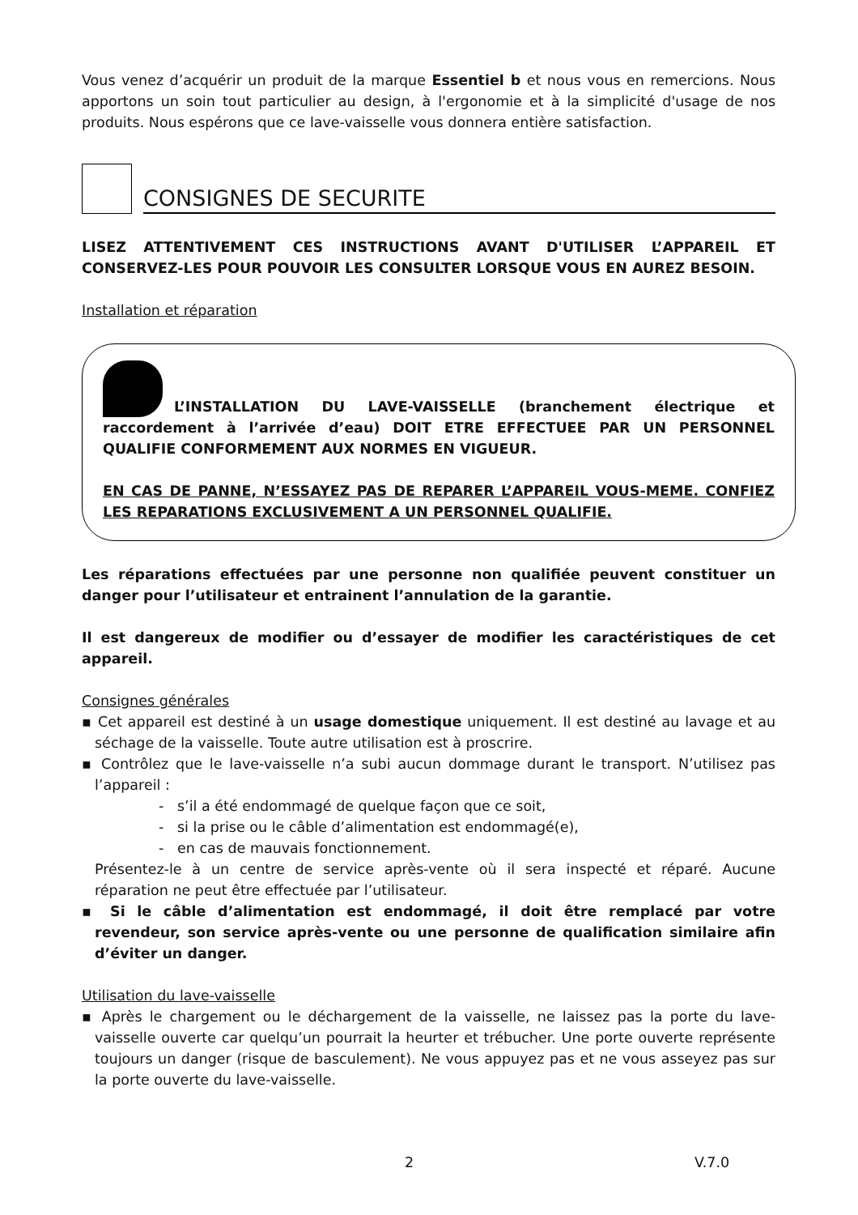Vous venez d’acquérir un produit de la marque Essentiel b et nous vous en remercions. Nous apportons un soin tout particulier au design, à l'ergonomie et à la simplicité d'usage de nos produits. Nous espérons que ce lave-vaisselle vous donnera entière satisfaction.
CONSIGNES DE SECURITE
LISEZ ATTENTIVEMENT CES INSTRUCTIONS AVANT D'UTILISER L’APPAREIL ET CONSERVEZ-LES POUR POUVOIR LES CONSULTER LORSQUE VOUS EN AUREZ BESOIN.
Installation et réparation
L’INSTALLATION DU LAVE-VAISSELLE (branchement électrique et raccordement à l’arrivée d’eau) DOIT ETRE EFFECTUEE PAR UN PERSONNEL QUALIFIE CONFORMEMENT AUX NORMES EN VIGUEUR.
EN CAS DE PANNE, N’ESSAYEZ PAS DE REPARER L’APPAREIL VOUS-MEME. CONFIEZ LES REPARATIONS EXCLUSIVEMENT A UN PERSONNEL QUALIFIE.
Les réparations effectuées par une personne non qualifiée peuvent constituer un danger pour l’utilisateur et entrainent l’annulation de la garantie.
Il est dangereux de modifier ou d’essayer de modifier les caractéristiques de cet appareil.
Consignes générales
▪ Cet appareil est destiné à un usage domestique uniquement. Il est destiné au lavage et au séchage de la vaisselle. Toute autre utilisation est à proscrire.
▪ Contrôlez que le lave-vaisselle n’a subi aucun dommage durant le transport. N’utilisez pas l’appareil :
- s’il a été endommagé de quelque façon que ce soit,
- si la prise ou le câble d’alimentation est endommagé(e),
- en cas de mauvais fonctionnement.
Présentez-le à un centre de service après-vente où il sera inspecté et réparé. Aucune réparation ne peut être effectuée par l’utilisateur.
▪ Si le câble d’alimentation est endommagé, il doit être remplacé par votre revendeur, son service après-vente ou une personne de qualification similaire afin d’éviter un danger.
Utilisation du lave-vaisselle
▪ Après le chargement ou le déchargement de la vaisselle, ne laissez pas la porte du lave-vaisselle ouverte car quelqu’un pourrait la heurter et trébucher. Une porte ouverte représente toujours un danger (risque de basculement). Ne vous appuyez pas et ne vous asseyez pas sur la porte ouverte du lave-vaisselle.
2 V.7.0